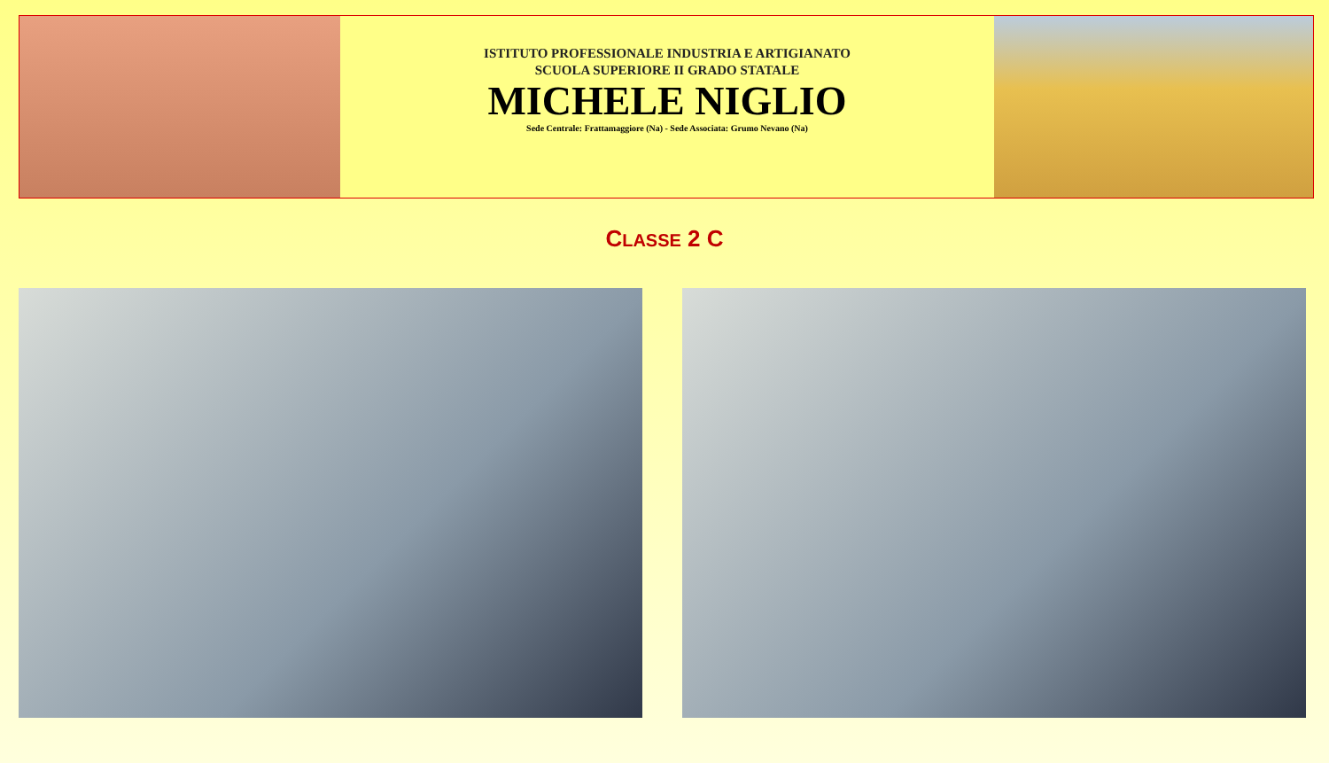ISTITUTO PROFESSIONALE INDUSTRIA E ARTIGIANATO
SCUOLA SUPERIORE II GRADO STATALE
MICHELE NIGLIO
Sede Centrale: Frattamaggiore (Na) - Sede Associata: Grumo Nevano (Na)
CLASSE 2 C